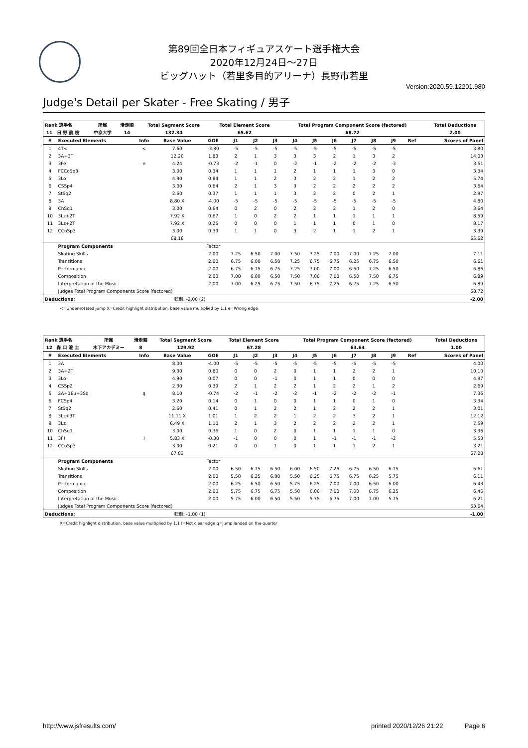第89回全日本フィギュアスケート選手権大会
2020年12月24日～27日
ビッグハット（若里多目的アリーナ）長野市若里
Version:2020.59.12201.980
Judge's Detail per Skater - Free Skating / 男子
| Rank 選手名 | | 所属 | 滑走順 | Total Segment Score | Total Element Score | Total Program Component Score (factored) | Total Deductions |
| --- | --- | --- | --- | --- | --- | --- | --- |
| 11 | 日 野 龍 樹 | 中京大学 | 14 | 132.34 | 65.62 | 68.72 | 2.00 |
| # | Executed Elements | Info | Base Value | GOE | J1 | J2 | J3 | J4 | J5 | J6 | J7 | J8 | J9 | Ref | Scores of Panel |
| --- | --- | --- | --- | --- | --- | --- | --- | --- | --- | --- | --- | --- | --- | --- | --- |
| 1 | 4T< | < | 7.60 | -3.80 | -5 | -5 | -5 | -5 | -5 | -5 | -5 | -5 | -5 | | 3.80 |
| 2 | 3A+3T | | 12.20 | 1.83 | 2 | 1 | 3 | 3 | 3 | 2 | 1 | 3 | 2 | | 14.03 |
| 3 | 3Fe | e | 4.24 | -0.73 | -2 | -1 | 0 | -2 | -1 | -2 | -2 | -2 | -3 | | 3.51 |
| 4 | FCCoSp3 | | 3.00 | 0.34 | 1 | 1 | 1 | 2 | 1 | 1 | 1 | 3 | 0 | | 3.34 |
| 5 | 3Lo | | 4.90 | 0.84 | 1 | 1 | 2 | 3 | 2 | 2 | 1 | 2 | 2 | | 5.74 |
| 6 | CSSp4 | | 3.00 | 0.64 | 2 | 1 | 3 | 3 | 2 | 2 | 2 | 2 | 2 | | 3.64 |
| 7 | StSq2 | | 2.60 | 0.37 | 1 | 1 | 1 | 3 | 2 | 2 | 0 | 2 | 1 | | 2.97 |
| 8 | 3A | | 8.80 X | -4.00 | -5 | -5 | -5 | -5 | -5 | -5 | -5 | -5 | -5 | | 4.80 |
| 9 | ChSq1 | | 3.00 | 0.64 | 0 | 2 | 0 | 2 | 2 | 2 | 1 | 2 | 0 | | 3.64 |
| 10 | 3Lz+2T | | 7.92 X | 0.67 | 1 | 0 | 2 | 2 | 1 | 1 | 1 | 1 | 1 | | 8.59 |
| 11 | 3Lz+2T | | 7.92 X | 0.25 | 0 | 0 | 0 | 1 | 1 | 1 | 0 | 1 | 0 | | 8.17 |
| 12 | CCoSp3 | | 3.00 | 0.39 | 1 | 1 | 0 | 3 | 2 | 1 | 1 | 2 | 1 | | 3.39 |
| | | | 68.18 | | | | | | | | | | | | 65.62 |
| | Program Components | | | Factor | | | | | | | | | | | |
| | Skating Skills | | | 2.00 | 7.25 | 6.50 | 7.00 | 7.50 | 7.25 | 7.00 | 7.00 | 7.25 | 7.00 | | 7.11 |
| | Transitions | | | 2.00 | 6.75 | 6.00 | 6.50 | 7.25 | 6.75 | 6.75 | 6.25 | 6.75 | 6.50 | | 6.61 |
| | Performance | | | 2.00 | 6.75 | 6.75 | 6.75 | 7.25 | 7.00 | 7.00 | 6.50 | 7.25 | 6.50 | | 6.86 |
| | Composition | | | 2.00 | 7.00 | 6.00 | 6.50 | 7.50 | 7.00 | 7.00 | 6.50 | 7.50 | 6.75 | | 6.89 |
| | Interpretation of the Music | | | 2.00 | 7.00 | 6.25 | 6.75 | 7.50 | 6.75 | 7.25 | 6.75 | 7.25 | 6.50 | | 6.89 |
| | Judges Total Program Components Score (factored) | | | | | | | | | | | | | | 68.72 |
| Deductions: | | | 転倒: -2.00 (2) | | | | | | | | | | | | -2.00 |
<=Under-rotated jump X=Credit highlight distribution, base value multiplied by 1.1 e=Wrong edge
| Rank 選手名 | | 所属 | 滑走順 | Total Segment Score | Total Element Score | Total Program Component Score (factored) | Total Deductions |
| --- | --- | --- | --- | --- | --- | --- | --- |
| 12 | 森 口 澄 士 | 木下アカデミー | 8 | 129.92 | 67.28 | 63.64 | 1.00 |
| # | Executed Elements | Info | Base Value | GOE | J1 | J2 | J3 | J4 | J5 | J6 | J7 | J8 | J9 | Ref | Scores of Panel |
| --- | --- | --- | --- | --- | --- | --- | --- | --- | --- | --- | --- | --- | --- | --- | --- |
| 1 | 3A | | 8.00 | -4.00 | -5 | -5 | -5 | -5 | -5 | -5 | -5 | -5 | -5 | | 4.00 |
| 2 | 3A+2T | | 9.30 | 0.80 | 0 | 0 | 2 | 0 | 1 | 1 | 2 | 2 | 1 | | 10.10 |
| 3 | 3Lo | | 4.90 | 0.07 | 0 | 0 | -1 | 0 | 1 | 1 | 0 | 0 | 0 | | 4.97 |
| 4 | CSSp2 | | 2.30 | 0.39 | 2 | 1 | 2 | 2 | 1 | 2 | 2 | 1 | 2 | | 2.69 |
| 5 | 2A+1Eu+3Sq | q | 8.10 | -0.74 | -2 | -1 | -2 | -2 | -1 | -2 | -2 | -2 | -1 | | 7.36 |
| 6 | FCSp4 | | 3.20 | 0.14 | 0 | 1 | 0 | 0 | 1 | 1 | 0 | 1 | 0 | | 3.34 |
| 7 | StSq2 | | 2.60 | 0.41 | 0 | 1 | 2 | 2 | 1 | 2 | 2 | 2 | 1 | | 3.01 |
| 8 | 3Lz+3T | | 11.11 X | 1.01 | 1 | 2 | 2 | 1 | 2 | 2 | 3 | 2 | 1 | | 12.12 |
| 9 | 3Lz | | 6.49 X | 1.10 | 2 | 1 | 3 | 2 | 2 | 2 | 2 | 2 | 1 | | 7.59 |
| 10 | ChSq1 | | 3.00 | 0.36 | 1 | 0 | 2 | 0 | 1 | 1 | 1 | 1 | 0 | | 3.36 |
| 11 | 3F! | ! | 5.83 X | -0.30 | -1 | 0 | 0 | 0 | 1 | -1 | -1 | -1 | -2 | | 5.53 |
| 12 | CCoSp3 | | 3.00 | 0.21 | 0 | 0 | 1 | 0 | 1 | 1 | 1 | 2 | 1 | | 3.21 |
| | | | 67.83 | | | | | | | | | | | | 67.28 |
| | Program Components | | | Factor | | | | | | | | | | | |
| | Skating Skills | | | 2.00 | 6.50 | 6.75 | 6.50 | 6.00 | 6.50 | 7.25 | 6.75 | 6.50 | 6.75 | | 6.61 |
| | Transitions | | | 2.00 | 5.50 | 6.25 | 6.00 | 5.50 | 6.25 | 6.75 | 6.75 | 6.25 | 5.75 | | 6.11 |
| | Performance | | | 2.00 | 6.25 | 6.50 | 6.50 | 5.75 | 6.25 | 7.00 | 7.00 | 6.50 | 6.00 | | 6.43 |
| | Composition | | | 2.00 | 5.75 | 6.75 | 6.75 | 5.50 | 6.00 | 7.00 | 7.00 | 6.75 | 6.25 | | 6.46 |
| | Interpretation of the Music | | | 2.00 | 5.75 | 6.00 | 6.50 | 5.50 | 5.75 | 6.75 | 7.00 | 7.00 | 5.75 | | 6.21 |
| | Judges Total Program Components Score (factored) | | | | | | | | | | | | | | 63.64 |
| Deductions: | | | 転倒: -1.00 (1) | | | | | | | | | | | | -1.00 |
X=Credit highlight distribution, base value multiplied by 1.1 !=Not clear edge q=jump landed on the quarter
http://www.jsfresults.com/ printed 2020/12/26 21:22 Page 6